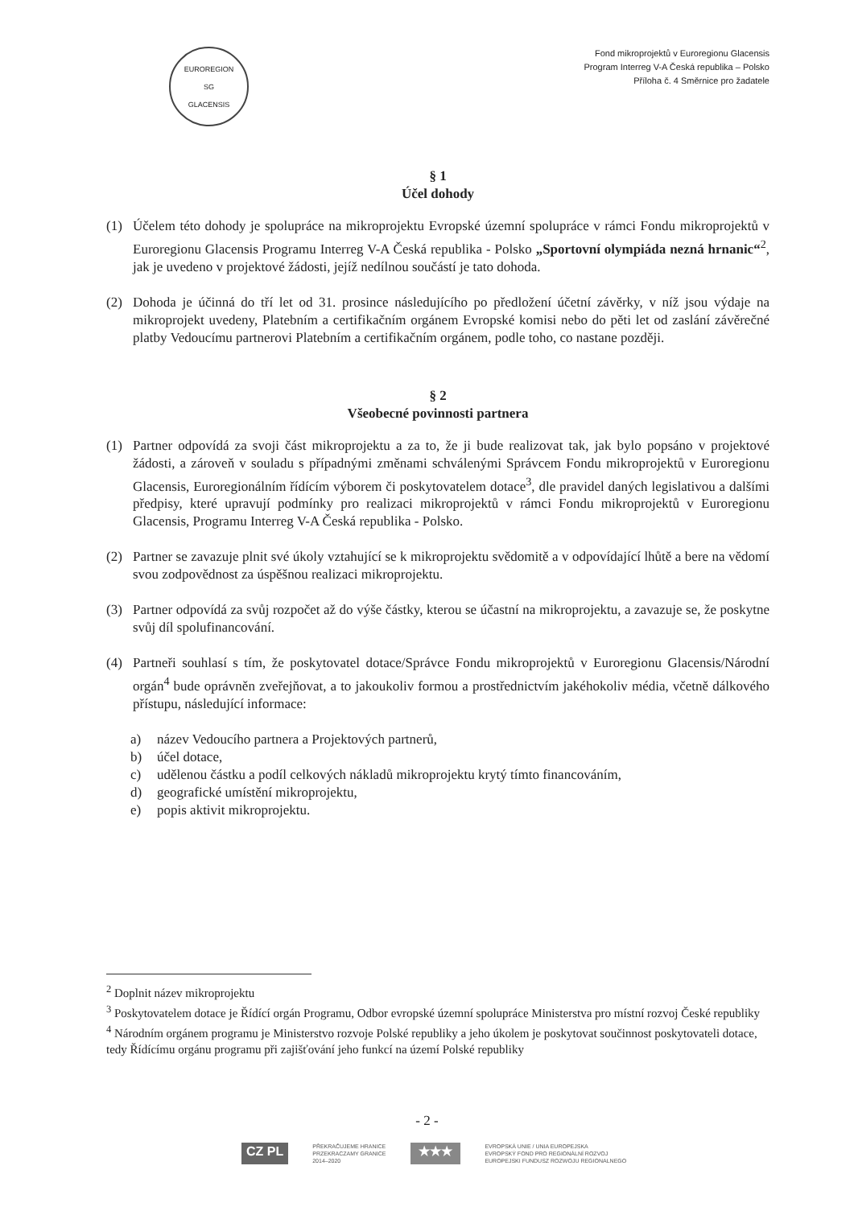EUROREGION
SG
GLACENSIS
Fond mikroprojektů v Euroregionu Glacensis
Program Interreg V-A Česká republika – Polsko
Příloha č. 4 Směrnice pro žadatele
§ 1
Účel dohody
(1) Účelem této dohody je spolupráce na mikroprojektu Evropské územní spolupráce v rámci Fondu mikroprojektů v Euroregionu Glacensis Programu Interreg V-A Česká republika - Polsko „Sportovní olympiáda nezná hrnanic“<sup>2</sup>, jak je uvedeno v projektové žádosti, jejíž nedílnou součástí je tato dohoda.
(2) Dohoda je účinná do tří let od 31. prosince následujícího po předložení účetní závěrky, v níž jsou výdaje na mikroprojekt uvedeny, Platebním a certifikačním orgánem Evropské komisi nebo do pěti let od zaslání závěrečné platby Vedoucímu partnerovi Platebním a certifikačním orgánem, podle toho, co nastane později.
§ 2
Všeobecné povinnosti partnera
(1) Partner odpovídá za svoji část mikroprojektu a za to, že ji bude realizovat tak, jak bylo popsáno v projektové žádosti, a zároveň v souladu s případnými změnami schválenými Správcem Fondu mikroprojektů v Euroregionu Glacensis, Euroregionálním řídícím výborem či poskytovatelem dotace<sup>3</sup>, dle pravidel daných legislativou a dalšími předpisy, které upravují podmínky pro realizaci mikroprojektů v rámci Fondu mikroprojektů v Euroregionu Glacensis, Programu Interreg V-A Česká republika - Polsko.
(2) Partner se zavazuje plnit své úkoly vztahující se k mikroprojektu svědomitě a v odpovídající lhůtě a bere na vědomí svou zodpovědnost za úspěšnou realizaci mikroprojektu.
(3) Partner odpovídá za svůj rozpočet až do výše částky, kterou se účastní na mikroprojektu, a zavazuje se, že poskytne svůj díl spolufinancování.
(4) Partneři souhlasí s tím, že poskytovatel dotace/Správce Fondu mikroprojektů v Euroregionu Glacensis/Národní orgán<sup>4</sup> bude oprávněn zveřejňovat, a to jakoukoliv formou a prostřednictvím jakéhokoliv média, včetně dálkového přístupu, následující informace:
a) název Vedoucího partnera a Projektových partnerů,
b) účel dotace,
c) udělenou částku a podíl celkových nákladů mikroprojektu krytý tímto financováním,
d) geografické umístění mikroprojektu,
e) popis aktivit mikroprojektu.
<sup>2</sup> Doplnit název mikroprojektu
<sup>3</sup> Poskytovatelem dotace je Řídící orgán Programu, Odbor evropské územní spolupráce Ministerstva pro místní rozvoj České republiky
<sup>4</sup> Národním orgánem programu je Ministerstvo rozvoje Polské republiky a jeho úkolem je poskytovat součinnost poskytovateli dotace, tedy Řídícímu orgánu programu při zajišťování jeho funkcí na území Polské republiky
- 2 -
CZ PL
PŘEKRAČUJEME HRANICE
PRZEKRACZAMY GRANICE
2014–2020
★★★
EVROPSKÁ UNIE / UNIA EUROPEJSKA
EVROPSKÝ FOND PRO REGIONÁLNÍ ROZVOJ
EUROPEJSKI FUNDUSZ ROZWOJU REGIONALNEGO